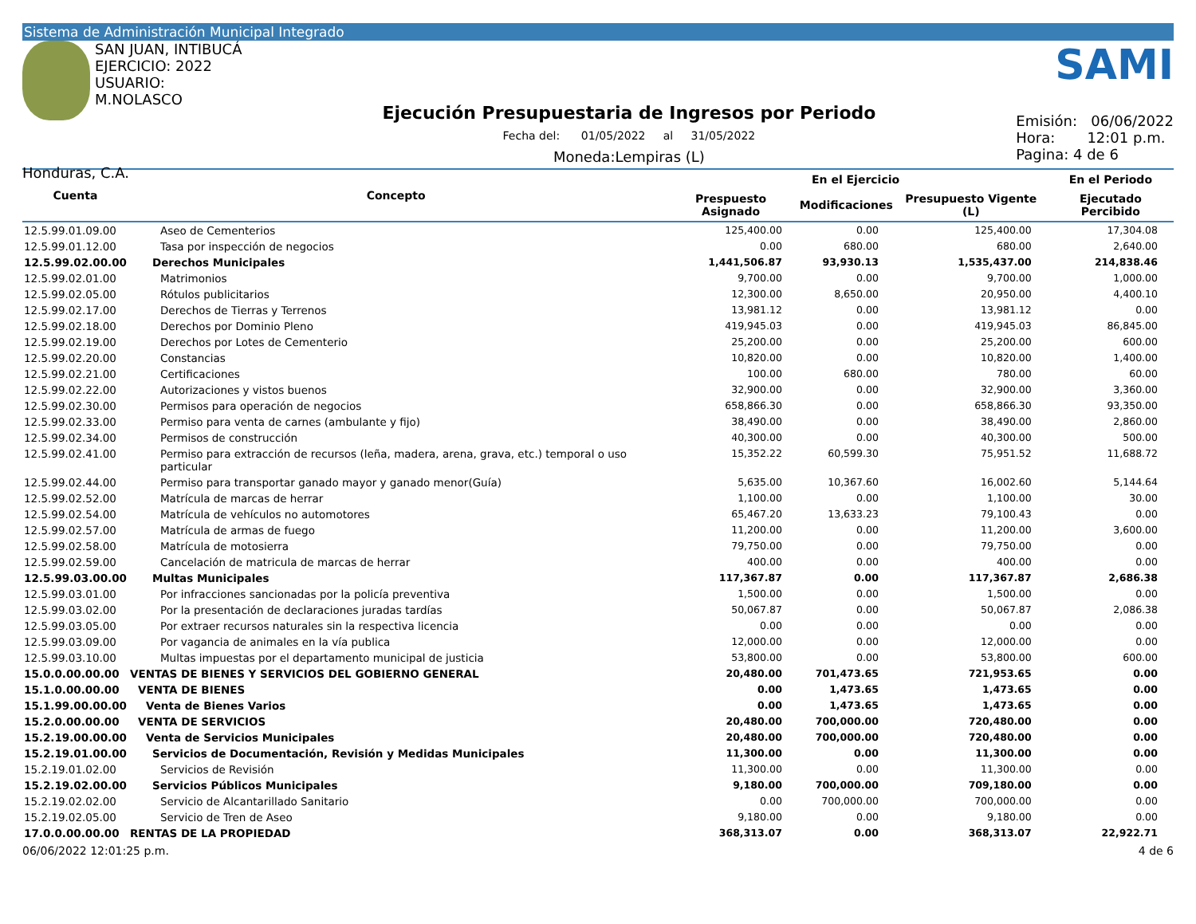Sistema de Administración Municipal Integrado
SAN JUAN, INTIBUCÁ
EJERCICIO: 2022
USUARIO: M.NOLASCO
Honduras, C.A.
Ejecución Presupuestaria de Ingresos por Periodo
Fecha del: 01/05/2022 al 31/05/2022
Moneda:Lempiras (L)
SAMI
Emisión: 06/06/2022
Hora: 12:01 p.m.
Pagina: 4 de 6
| Cuenta | Concepto | En el Ejercicio | | | En el Periodo |
| --- | --- | --- | --- | --- | --- |
| | | Prespuesto Asignado | Modificaciones | Presupuesto Vigente (L) | Ejecutado Percibido |
| 12.5.99.01.09.00 | Aseo de Cementerios | 125,400.00 | 0.00 | 125,400.00 | 17,304.08 |
| 12.5.99.01.12.00 | Tasa por inspección de negocios | 0.00 | 680.00 | 680.00 | 2,640.00 |
| 12.5.99.02.00.00 | Derechos Municipales | 1,441,506.87 | 93,930.13 | 1,535,437.00 | 214,838.46 |
| 12.5.99.02.01.00 | Matrimonios | 9,700.00 | 0.00 | 9,700.00 | 1,000.00 |
| 12.5.99.02.05.00 | Rótulos publicitarios | 12,300.00 | 8,650.00 | 20,950.00 | 4,400.10 |
| 12.5.99.02.17.00 | Derechos de Tierras y Terrenos | 13,981.12 | 0.00 | 13,981.12 | 0.00 |
| 12.5.99.02.18.00 | Derechos por Dominio Pleno | 419,945.03 | 0.00 | 419,945.03 | 86,845.00 |
| 12.5.99.02.19.00 | Derechos por Lotes de Cementerio | 25,200.00 | 0.00 | 25,200.00 | 600.00 |
| 12.5.99.02.20.00 | Constancias | 10,820.00 | 0.00 | 10,820.00 | 1,400.00 |
| 12.5.99.02.21.00 | Certificaciones | 100.00 | 680.00 | 780.00 | 60.00 |
| 12.5.99.02.22.00 | Autorizaciones y vistos buenos | 32,900.00 | 0.00 | 32,900.00 | 3,360.00 |
| 12.5.99.02.30.00 | Permisos para operación de negocios | 658,866.30 | 0.00 | 658,866.30 | 93,350.00 |
| 12.5.99.02.33.00 | Permiso para venta de carnes (ambulante y fijo) | 38,490.00 | 0.00 | 38,490.00 | 2,860.00 |
| 12.5.99.02.34.00 | Permisos de construcción | 40,300.00 | 0.00 | 40,300.00 | 500.00 |
| 12.5.99.02.41.00 | Permiso para extracción de recursos (leña, madera, arena, grava, etc.) temporal o uso particular | 15,352.22 | 60,599.30 | 75,951.52 | 11,688.72 |
| 12.5.99.02.44.00 | Permiso para transportar ganado mayor y ganado menor(Guía) | 5,635.00 | 10,367.60 | 16,002.60 | 5,144.64 |
| 12.5.99.02.52.00 | Matrícula de marcas de herrar | 1,100.00 | 0.00 | 1,100.00 | 30.00 |
| 12.5.99.02.54.00 | Matrícula de vehículos no automotores | 65,467.20 | 13,633.23 | 79,100.43 | 0.00 |
| 12.5.99.02.57.00 | Matrícula de armas de fuego | 11,200.00 | 0.00 | 11,200.00 | 3,600.00 |
| 12.5.99.02.58.00 | Matrícula de motosierra | 79,750.00 | 0.00 | 79,750.00 | 0.00 |
| 12.5.99.02.59.00 | Cancelación de matricula de marcas de herrar | 400.00 | 0.00 | 400.00 | 0.00 |
| 12.5.99.03.00.00 | Multas Municipales | 117,367.87 | 0.00 | 117,367.87 | 2,686.38 |
| 12.5.99.03.01.00 | Por infracciones sancionadas por la policía preventiva | 1,500.00 | 0.00 | 1,500.00 | 0.00 |
| 12.5.99.03.02.00 | Por la presentación de declaraciones juradas tardías | 50,067.87 | 0.00 | 50,067.87 | 2,086.38 |
| 12.5.99.03.05.00 | Por extraer recursos naturales sin la respectiva licencia | 0.00 | 0.00 | 0.00 | 0.00 |
| 12.5.99.03.09.00 | Por vagancia de animales en la vía publica | 12,000.00 | 0.00 | 12,000.00 | 0.00 |
| 12.5.99.03.10.00 | Multas impuestas por el departamento municipal de justicia | 53,800.00 | 0.00 | 53,800.00 | 600.00 |
| 15.0.0.00.00.00 | VENTAS DE BIENES Y SERVICIOS DEL GOBIERNO GENERAL | 20,480.00 | 701,473.65 | 721,953.65 | 0.00 |
| 15.1.0.00.00.00 | VENTA DE BIENES | 0.00 | 1,473.65 | 1,473.65 | 0.00 |
| 15.1.99.00.00.00 | Venta de Bienes Varios | 0.00 | 1,473.65 | 1,473.65 | 0.00 |
| 15.2.0.00.00.00 | VENTA DE SERVICIOS | 20,480.00 | 700,000.00 | 720,480.00 | 0.00 |
| 15.2.19.00.00.00 | Venta de Servicios Municipales | 20,480.00 | 700,000.00 | 720,480.00 | 0.00 |
| 15.2.19.01.00.00 | Servicios de Documentación, Revisión y Medidas Municipales | 11,300.00 | 0.00 | 11,300.00 | 0.00 |
| 15.2.19.01.02.00 | Servicios de Revisión | 11,300.00 | 0.00 | 11,300.00 | 0.00 |
| 15.2.19.02.00.00 | Servicios Públicos Municipales | 9,180.00 | 700,000.00 | 709,180.00 | 0.00 |
| 15.2.19.02.02.00 | Servicio de Alcantarillado Sanitario | 0.00 | 700,000.00 | 700,000.00 | 0.00 |
| 15.2.19.02.05.00 | Servicio de Tren de Aseo | 9,180.00 | 0.00 | 9,180.00 | 0.00 |
| 17.0.0.00.00.00 | RENTAS DE LA PROPIEDAD | 368,313.07 | 0.00 | 368,313.07 | 22,922.71 |
06/06/2022 12:01:25 p.m. 4 de 6